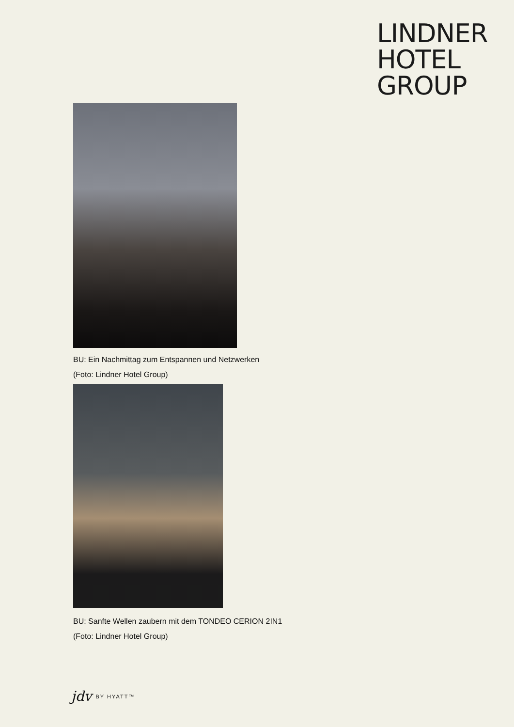LINDNER
HOTEL
GROUP
BU: Ein Nachmittag zum Entspannen und Netzwerken
(Foto: Lindner Hotel Group)
BU: Sanfte Wellen zaubern mit dem TONDEO CERION 2IN1
(Foto: Lindner Hotel Group)
jdv BY HYATT™